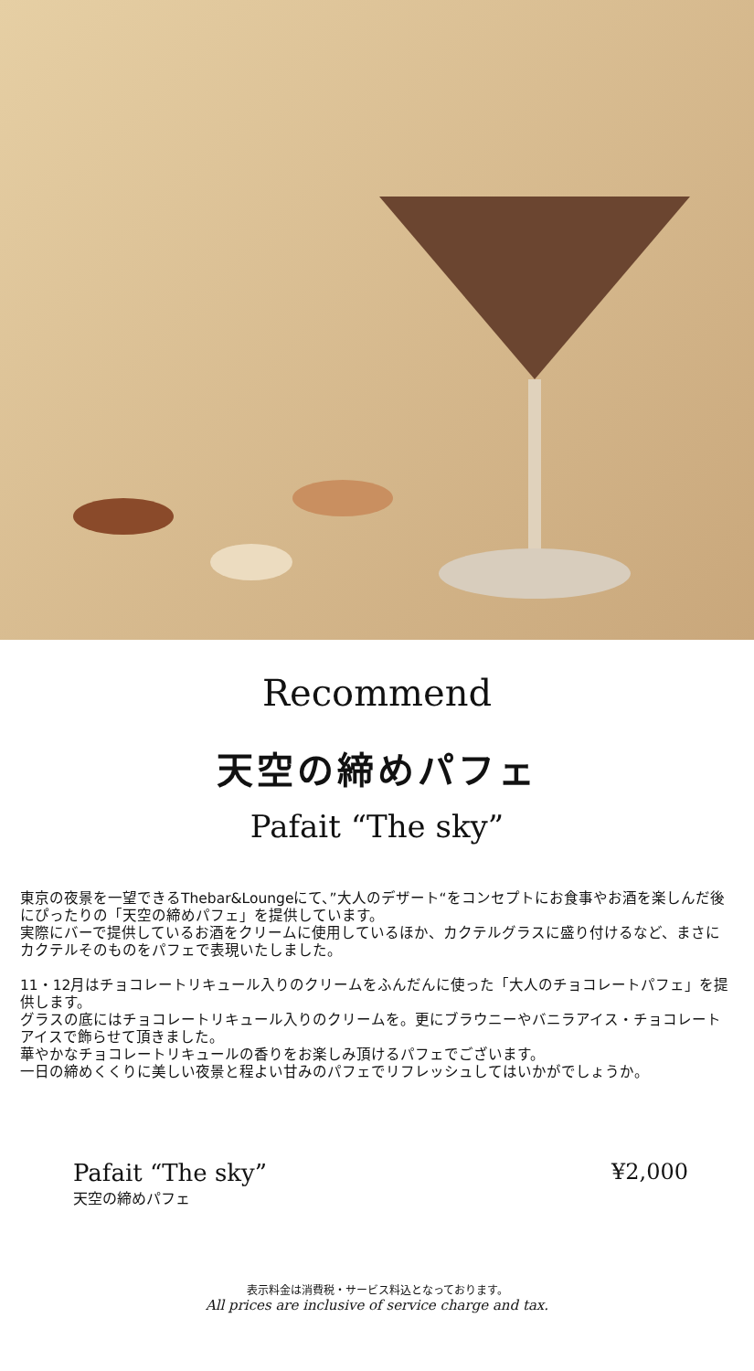Recommend
天空の締めパフェ
Pafait “The sky”
東京の夜景を一望できるThebar&Loungeにて、”大人のデザート“をコンセプトにお食事やお酒を楽しんだ後にぴったりの「天空の締めパフェ」を提供しています。
実際にバーで提供しているお酒をクリームに使用しているほか、カクテルグラスに盛り付けるなど、まさにカクテルそのものをパフェで表現いたしました。
11・12月はチョコレートリキュール入りのクリームをふんだんに使った「大人のチョコレートパフェ」を提供します。
グラスの底にはチョコレートリキュール入りのクリームを。更にブラウニーやバニラアイス・チョコレートアイスで飾らせて頂きました。
華やかなチョコレートリキュールの香りをお楽しみ頂けるパフェでございます。
一日の締めくくりに美しい夜景と程よい甘みのパフェでリフレッシュしてはいかがでしょうか。
Pafait “The sky”
天空の締めパフェ
¥2,000
表示料金は消費税・サービス料込となっております。
All prices are inclusive of service charge and tax.